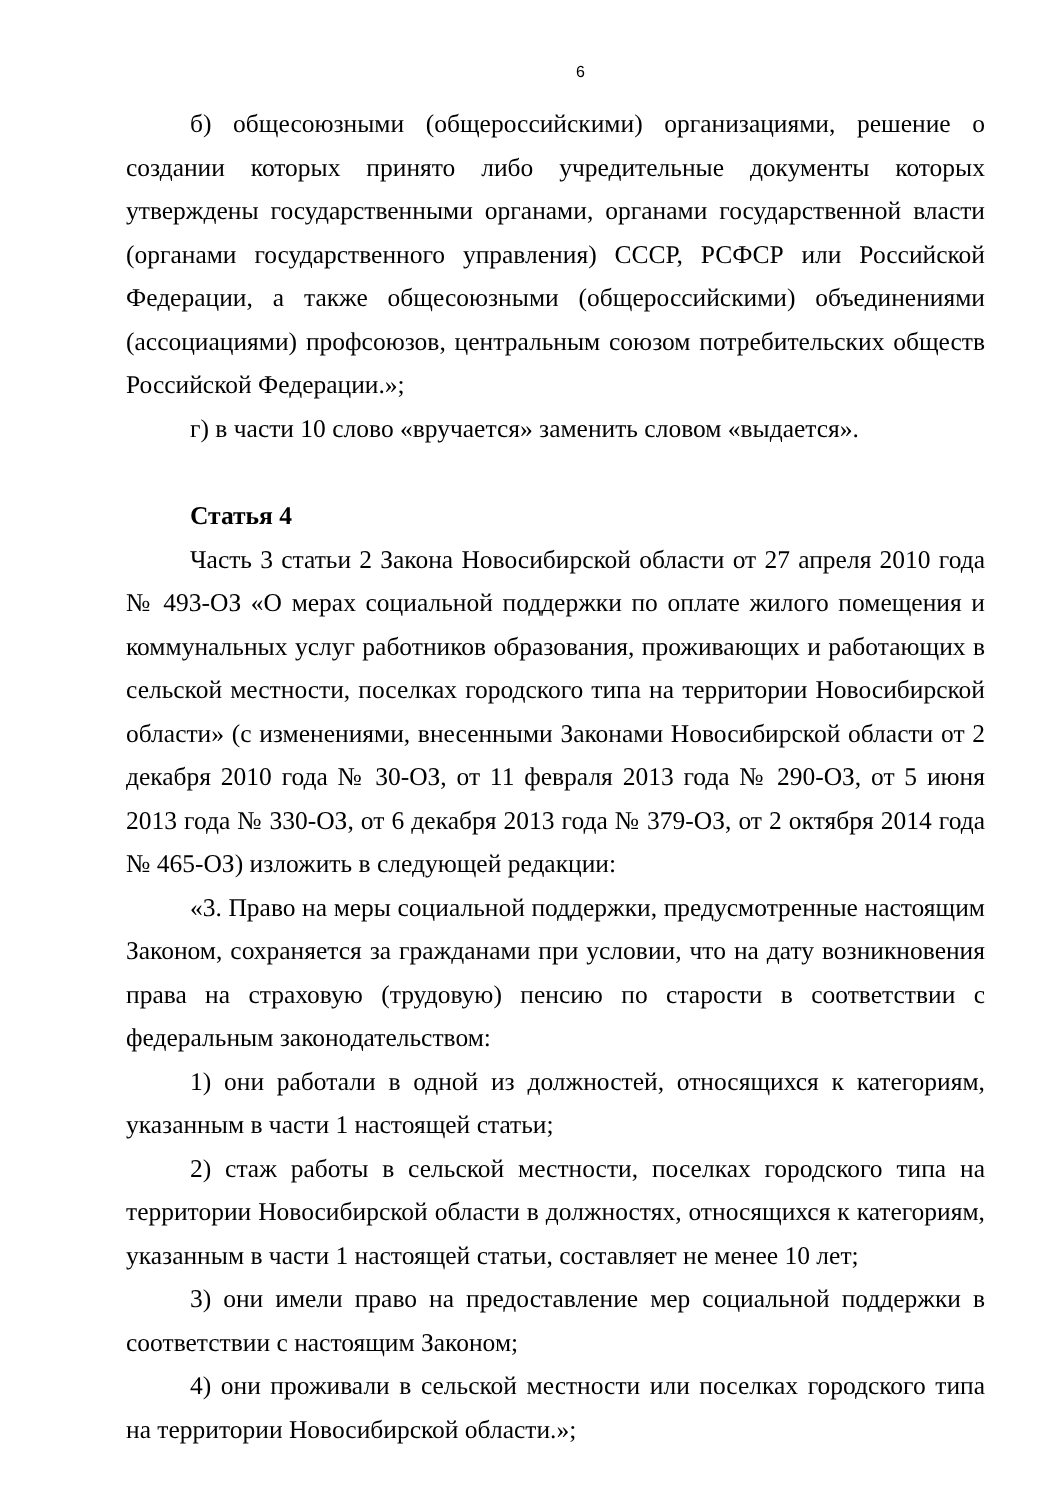6
б) общесоюзными (общероссийскими) организациями, решение о создании которых принято либо учредительные документы которых утверждены государственными органами, органами государственной власти (органами государственного управления) СССР, РСФСР или Российской Федерации, а также общесоюзными (общероссийскими) объединениями (ассоциациями) профсоюзов, центральным союзом потребительских обществ Российской Федерации.»;
г) в части 10 слово «вручается» заменить словом «выдается».
Статья 4
Часть 3 статьи 2 Закона Новосибирской области от 27 апреля 2010 года № 493-ОЗ «О мерах социальной поддержки по оплате жилого помещения и коммунальных услуг работников образования, проживающих и работающих в сельской местности, поселках городского типа на территории Новосибирской области» (с изменениями, внесенными Законами Новосибирской области от 2 декабря 2010 года № 30-ОЗ, от 11 февраля 2013 года № 290-ОЗ, от 5 июня 2013 года № 330-ОЗ, от 6 декабря 2013 года № 379-ОЗ, от 2 октября 2014 года № 465-ОЗ) изложить в следующей редакции:
«3. Право на меры социальной поддержки, предусмотренные настоящим Законом, сохраняется за гражданами при условии, что на дату возникновения права на страховую (трудовую) пенсию по старости в соответствии с федеральным законодательством:
1) они работали в одной из должностей, относящихся к категориям, указанным в части 1 настоящей статьи;
2) стаж работы в сельской местности, поселках городского типа на территории Новосибирской области в должностях, относящихся к категориям, указанным в части 1 настоящей статьи, составляет не менее 10 лет;
3) они имели право на предоставление мер социальной поддержки в соответствии с настоящим Законом;
4) они проживали в сельской местности или поселках городского типа на территории Новосибирской области.»;